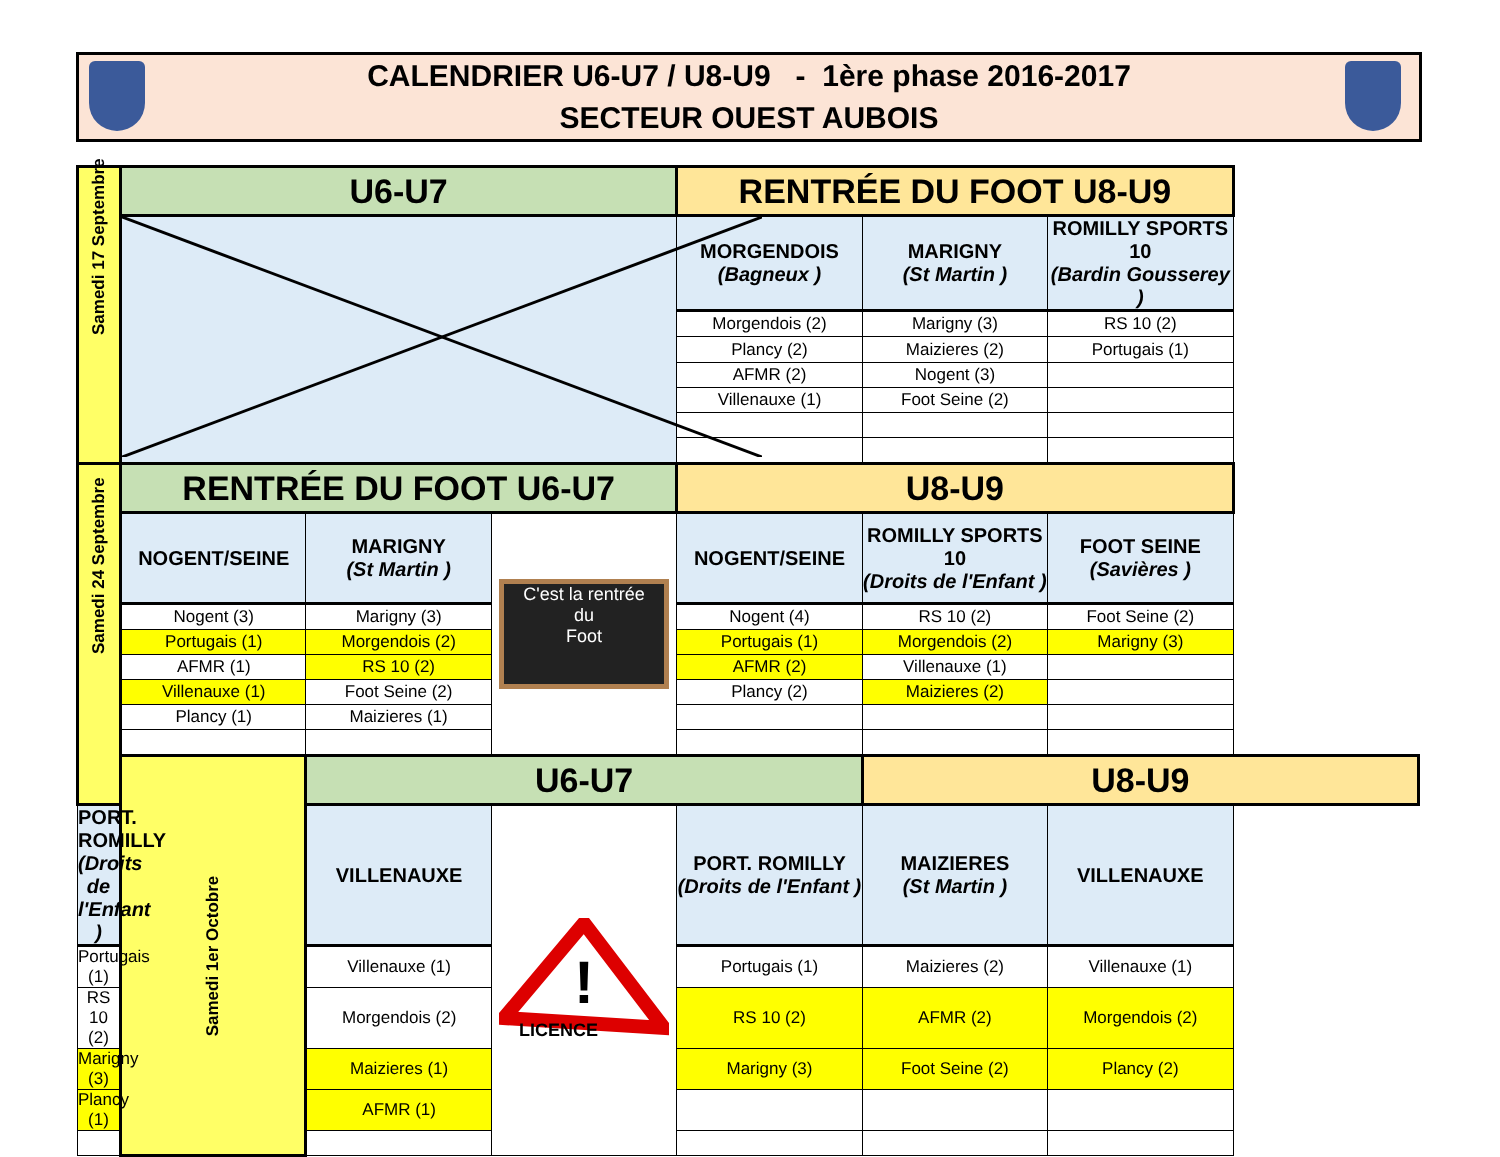CALENDRIER U6-U7 / U8-U9 - 1ère phase 2016-2017
SECTEUR OUEST AUBOIS
| Samedi 17 Septembre | U6-U7 | | | RENTRÉE DU FOOT U8-U9 | | |
| | | | | MORGENDOIS (Bagneux ) | MARIGNY (St Martin ) | ROMILLY SPORTS 10 (Bardin Gousserey ) |
| | | | | Morgendois (2) | Marigny (3) | RS 10 (2) |
| | | | | Plancy (2) | Maizieres (2) | Portugais (1) |
| | | | | AFMR (2) | Nogent (3) | |
| | | | | Villenauxe (1) | Foot Seine (2) | |
| Samedi 24 Septembre | RENTRÉE DU FOOT U6-U7 | | | U8-U9 | | |
| | NOGENT/SEINE | MARIGNY (St Martin ) | C'est la rentrée du Foot | NOGENT/SEINE | ROMILLY SPORTS 10 (Droits de l'Enfant ) | FOOT SEINE (Savières ) |
| | Nogent (3) | Marigny (3) | | Nogent (4) | RS 10 (2) | Foot Seine (2) |
| | Portugais (1) | Morgendois (2) | | Portugais (1) | Morgendois (2) | Marigny (3) |
| | AFMR (1) | RS 10 (2) | | AFMR (2) | Villenauxe (1) | |
| | Villenauxe (1) | Foot Seine (2) | | Plancy (2) | Maizieres (2) | |
| | Plancy (1) | Maizieres (1) | | | | |
| | Samedi 1er Octobre | U6-U7 | | | U8-U9 | |
| PORT. ROMILLY (Droits de l'Enfant ) | | VILLENAUXE | ! LICENCE | PORT. ROMILLY (Droits de l'Enfant ) | MAIZIERES (St Martin ) | VILLENAUXE |
| Portugais (1) | | Villenauxe (1) | | Portugais (1) | Maizieres (2) | Villenauxe (1) |
| RS 10 (2) | | Morgendois (2) | | RS 10 (2) | AFMR (2) | Morgendois (2) |
| Marigny (3) | | Maizieres (1) | | Marigny (3) | Foot Seine (2) | Plancy (2) |
| Plancy (1) | | AFMR (1) | | | | |